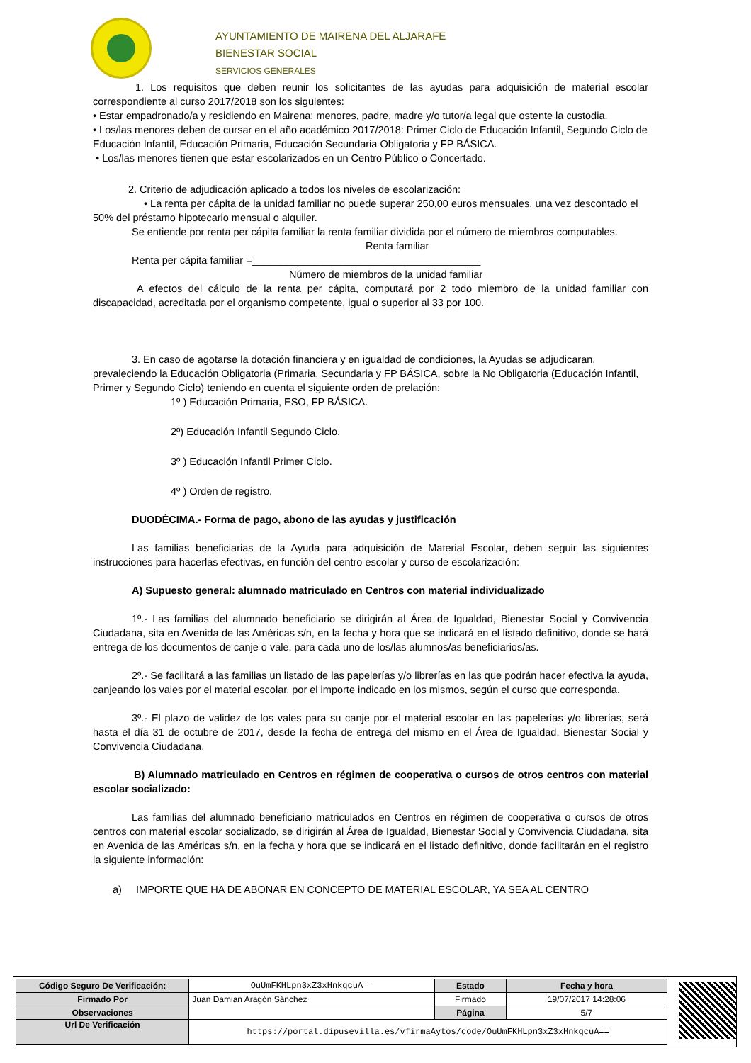AYUNTAMIENTO DE MAIRENA DEL ALJARAFE
BIENESTAR SOCIAL
SERVICIOS GENERALES
1. Los requisitos que deben reunir los solicitantes de las ayudas para adquisición de material escolar correspondiente al curso 2017/2018 son los siguientes:
• Estar empadronado/a y residiendo en Mairena: menores, padre, madre y/o tutor/a legal que ostente la custodia.
• Los/las menores deben de cursar en el año académico 2017/2018: Primer Ciclo de Educación Infantil, Segundo Ciclo de Educación Infantil, Educación Primaria, Educación Secundaria Obligatoria y FP BÁSICA.
• Los/las menores tienen que estar escolarizados en un Centro Público o Concertado.
2. Criterio de adjudicación aplicado a todos los niveles de escolarización:
• La renta per cápita de la unidad familiar no puede superar 250,00 euros mensuales, una vez descontado el 50% del préstamo hipotecario mensual o alquiler.
Se entiende por renta per cápita familiar la renta familiar dividida por el número de miembros computables.
Renta familiar
Renta per cápita familiar =________________________________________
Número de miembros de la unidad familiar
A efectos del cálculo de la renta per cápita, computará por 2 todo miembro de la unidad familiar con discapacidad, acreditada por el organismo competente, igual o superior al 33 por 100.
3. En caso de agotarse la dotación financiera y en igualdad de condiciones, la Ayudas se adjudicaran, prevaleciendo la Educación Obligatoria (Primaria, Secundaria y FP BÁSICA, sobre la No Obligatoria (Educación Infantil, Primer y Segundo Ciclo) teniendo en cuenta el siguiente orden de prelación:
1º ) Educación Primaria, ESO, FP BÁSICA.
2º) Educación Infantil Segundo Ciclo.
3º ) Educación Infantil Primer Ciclo.
4º ) Orden de registro.
DUODÉCIMA.- Forma de pago, abono de las ayudas y justificación
Las familias beneficiarias de la Ayuda para adquisición de Material Escolar, deben seguir las siguientes instrucciones para hacerlas efectivas, en función del centro escolar y curso de escolarización:
A) Supuesto general: alumnado matriculado en Centros con material individualizado
1º.- Las familias del alumnado beneficiario se dirigirán al Área de Igualdad, Bienestar Social y Convivencia Ciudadana, sita en Avenida de las Américas s/n, en la fecha y hora que se indicará en el listado definitivo, donde se hará entrega de los documentos de canje o vale, para cada uno de los/las alumnos/as beneficiarios/as.
2º.- Se facilitará a las familias un listado de las papelerías y/o librerías en las que podrán hacer efectiva la ayuda, canjeando los vales por el material escolar, por el importe indicado en los mismos, según el curso que corresponda.
3º.- El plazo de validez de los vales para su canje por el material escolar en las papelerías y/o librerías, será hasta el día 31 de octubre de 2017, desde la fecha de entrega del mismo en el Área de Igualdad, Bienestar Social y Convivencia Ciudadana.
B) Alumnado matriculado en Centros en régimen de cooperativa o cursos de otros centros con material escolar socializado:
Las familias del alumnado beneficiario matriculados en Centros en régimen de cooperativa o cursos de otros centros con material escolar socializado, se dirigirán al Área de Igualdad, Bienestar Social y Convivencia Ciudadana, sita en Avenida de las Américas s/n, en la fecha y hora que se indicará en el listado definitivo, donde facilitarán en el registro la siguiente información:
a) IMPORTE QUE HA DE ABONAR EN CONCEPTO DE MATERIAL ESCOLAR, YA SEA AL CENTRO
| Código Seguro De Verificación: | OuUmFKHLpn3xZ3xHnkqcuA== | Estado | Fecha y hora |
| Firmado Por | Juan Damian Aragón Sánchez | Firmado | 19/07/2017 14:28:06 |
| Observaciones | | Página | 5/7 |
| Url De Verificación | https://portal.dipusevilla.es/vfirmaAytos/code/OuUmFKHLpn3xZ3xHnkqcuA== | | |